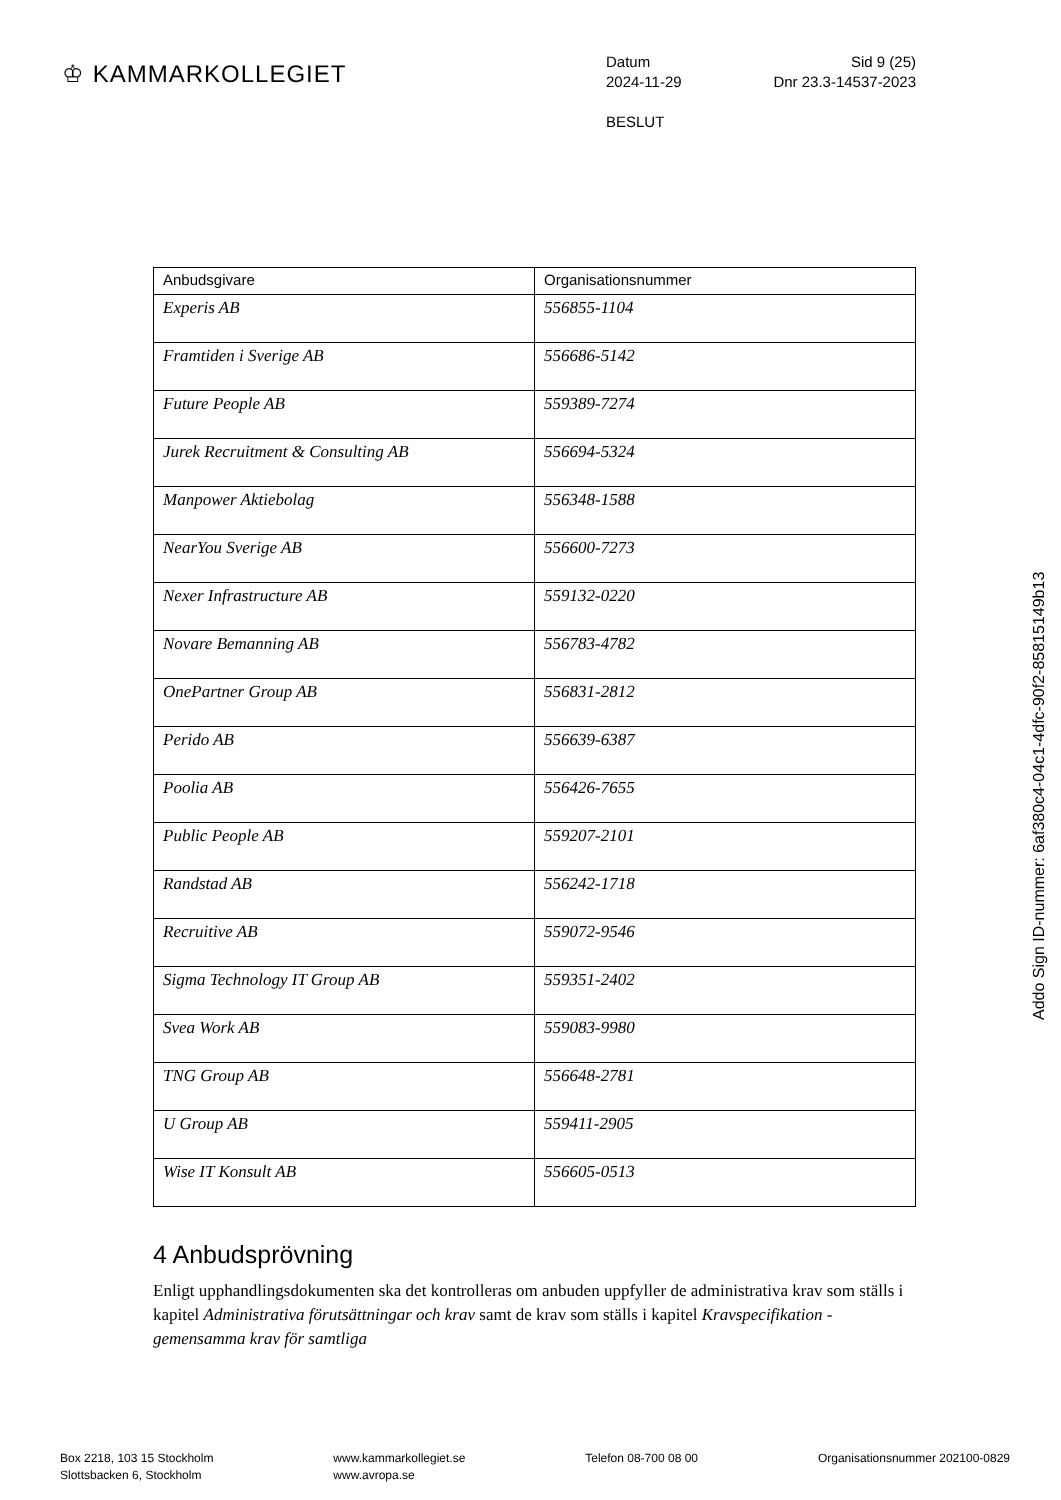♔ KAMMARKOLLEGIET
Datum Sid 9 (25)
2024-11-29 Dnr 23.3-14537-2023
BESLUT
| Anbudsgivare | Organisationsnummer |
| --- | --- |
| Experis AB | 556855-1104 |
| Framtiden i Sverige AB | 556686-5142 |
| Future People AB | 559389-7274 |
| Jurek Recruitment & Consulting AB | 556694-5324 |
| Manpower Aktiebolag | 556348-1588 |
| NearYou Sverige AB | 556600-7273 |
| Nexer Infrastructure AB | 559132-0220 |
| Novare Bemanning AB | 556783-4782 |
| OnePartner Group AB | 556831-2812 |
| Perido AB | 556639-6387 |
| Poolia AB | 556426-7655 |
| Public People AB | 559207-2101 |
| Randstad AB | 556242-1718 |
| Recruitive AB | 559072-9546 |
| Sigma Technology IT Group AB | 559351-2402 |
| Svea Work AB | 559083-9980 |
| TNG Group AB | 556648-2781 |
| U Group AB | 559411-2905 |
| Wise IT Konsult AB | 556605-0513 |
4 Anbudsprövning
Enligt upphandlingsdokumenten ska det kontrolleras om anbuden uppfyller de administrativa krav som ställs i kapitel Administrativa förutsättningar och krav samt de krav som ställs i kapitel Kravspecifikation - gemensamma krav för samtliga
Addo Sign ID-nummer: 6af380c4-04c1-4dfc-90f2-85815149b13
Box 2218, 103 15 Stockholm
Slottsbacken 6, Stockholm
www.kammarkollegiet.se
www.avropa.se
Telefon 08-700 08 00 Organisationsnummer 202100-0829